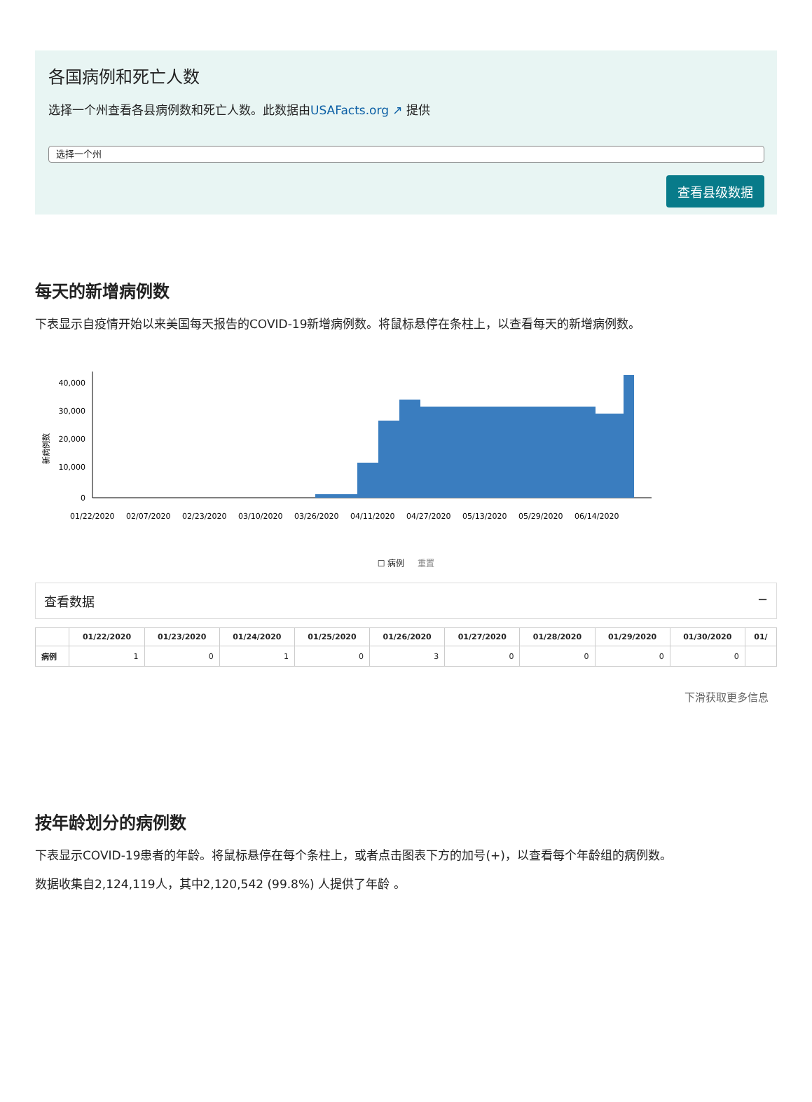各国病例和死亡人数
选择一个州查看各县病例数和死亡人数。此数据由USAFacts.org ↗ 提供
选择一个州
查看县级数据
每天的新增病例数
下表显示自疫情开始以来美国每天报告的COVID-19新增病例数。将鼠标悬停在条柱上，以查看每天的新增病例数。
新病例数
40,000
30,000
20,000
10,000
0
01/22/2020
02/07/2020
02/23/2020
03/10/2020
03/26/2020
04/11/2020
04/27/2020
05/13/2020
05/29/2020
06/14/2020
☐ 病例 重置
查看数据 −
| | 01/22/2020 | 01/23/2020 | 01/24/2020 | 01/25/2020 | 01/26/2020 | 01/27/2020 | 01/28/2020 | 01/29/2020 | 01/30/2020 | 01/ |
| --- | --- | --- | --- | --- | --- | --- | --- | --- | --- | --- |
| 病例 | 1 | 0 | 1 | 0 | 3 | 0 | 0 | 0 | 0 | |
下滑获取更多信息
按年龄划分的病例数
下表显示COVID-19患者的年龄。将鼠标悬停在每个条柱上，或者点击图表下方的加号(+)，以查看每个年龄组的病例数。
数据收集自2,124,119人，其中2,120,542 (99.8%) 人提供了年龄 。